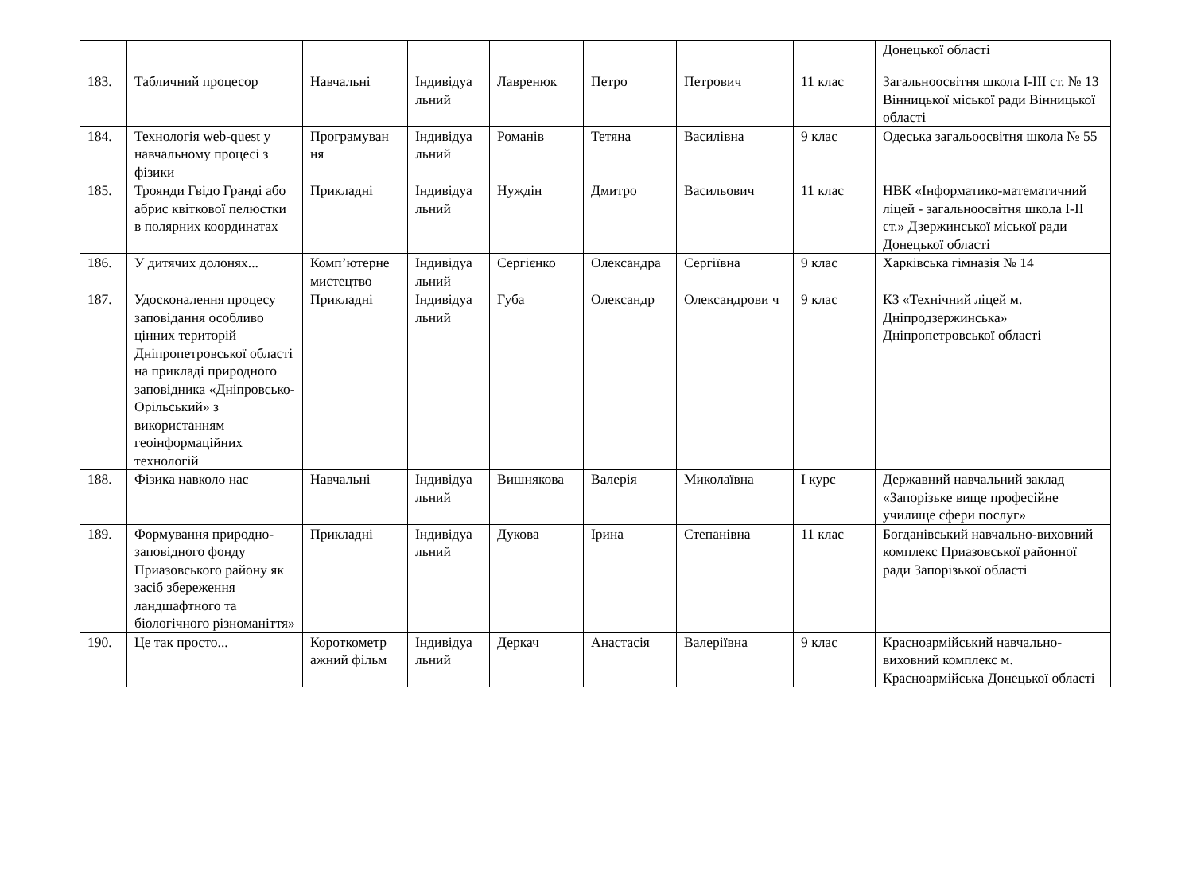| | | | | | | | | Донецької області |
| 183. | Табличний процесор | Навчальні | Індивідуа льний | Лавренюк | Петро | Петрович | 11 клас | Загальноосвітня школа I-III ст. № 13 Вінницької міської ради Вінницької області |
| 184. | Технологія web-quest у навчальному процесі з фізики | Програмуван ня | Індивідуа льний | Романів | Тетяна | Василівна | 9 клас | Одеська загальоосвітня школа № 55 |
| 185. | Троянди Гвідо Гранді або абрис квіткової пелюстки в полярних координатах | Прикладні | Індивідуа льний | Нуждін | Дмитро | Васильович | 11 клас | НВК «Інформатико-математичний ліцей - загальноосвітня школа I-II ст.» Дзержинської міської ради Донецької області |
| 186. | У дитячих долонях... | Комп’ютерне мистецтво | Індивідуа льний | Сергієнко | Олександра | Сергіївна | 9 клас | Харківська гімназія № 14 |
| 187. | Удосконалення процесу заповідання особливо цінних територій Дніпропетровської області на прикладі природного заповідника «Дніпровсько-Орільський» з використанням геоінформаційних технологій | Прикладні | Індивідуа льний | Губа | Олександр | Олександрови ч | 9 клас | КЗ «Технічний ліцей м. Дніпродзержинська» Дніпропетровської області |
| 188. | Фізика навколо нас | Навчальні | Індивідуа льний | Вишнякова | Валерія | Миколаївна | I курс | Державний навчальний заклад «Запорізьке вище професійне училище сфери послуг» |
| 189. | Формування природно-заповідного фонду Приазовського району як засіб збереження ландшафтного та біологічного різноманіття» | Прикладні | Індивідуа льний | Дукова | Ірина | Степанівна | 11 клас | Богданівський навчально-виховний комплекс Приазовської районної ради Запорізької області |
| 190. | Це так просто... | Короткометр ажний фільм | Індивідуа льний | Деркач | Анастасія | Валеріївна | 9 клас | Красноармійський навчально-виховний комплекс м. Красноармійська Донецької області |